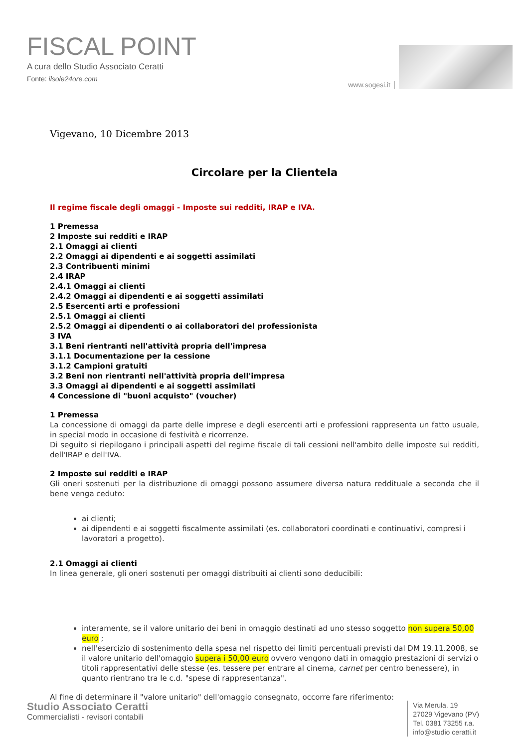FISCAL POINT
A cura dello Studio Associato Ceratti
Fonte: ilsole24ore.com
www.sogesi.it
Vigevano, 10 Dicembre 2013
Circolare per la Clientela
Il regime fiscale degli omaggi - Imposte sui redditi, IRAP e IVA.
1 Premessa
2 Imposte sui redditi e IRAP
2.1 Omaggi ai clienti
2.2 Omaggi ai dipendenti e ai soggetti assimilati
2.3 Contribuenti minimi
2.4 IRAP
2.4.1 Omaggi ai clienti
2.4.2 Omaggi ai dipendenti e ai soggetti assimilati
2.5 Esercenti arti e professioni
2.5.1 Omaggi ai clienti
2.5.2 Omaggi ai dipendenti o ai collaboratori del professionista
3 IVA
3.1 Beni rientranti nell'attività propria dell'impresa
3.1.1 Documentazione per la cessione
3.1.2 Campioni gratuiti
3.2 Beni non rientranti nell'attività propria dell'impresa
3.3 Omaggi ai dipendenti e ai soggetti assimilati
4 Concessione di "buoni acquisto" (voucher)
1 Premessa
La concessione di omaggi da parte delle imprese e degli esercenti arti e professioni rappresenta un fatto usuale, in special modo in occasione di festività e ricorrenze.
Di seguito si riepilogano i principali aspetti del regime fiscale di tali cessioni nell'ambito delle imposte sui redditi, dell'IRAP e dell'IVA.
2 Imposte sui redditi e IRAP
Gli oneri sostenuti per la distribuzione di omaggi possono assumere diversa natura reddituale a seconda che il bene venga ceduto:
ai clienti;
ai dipendenti e ai soggetti fiscalmente assimilati (es. collaboratori coordinati e continuativi, compresi i lavoratori a progetto).
2.1 Omaggi ai clienti
In linea generale, gli oneri sostenuti per omaggi distribuiti ai clienti sono deducibili:
interamente, se il valore unitario dei beni in omaggio destinati ad uno stesso soggetto non supera 50,00 euro ;
nell'esercizio di sostenimento della spesa nel rispetto dei limiti percentuali previsti dal DM 19.11.2008, se il valore unitario dell'omaggio supera i 50,00 euro ovvero vengono dati in omaggio prestazioni di servizi o titoli rappresentativi delle stesse (es. tessere per entrare al cinema, carnet per centro benessere), in quanto rientrano tra le c.d. "spese di rappresentanza".
Al fine di determinare il "valore unitario" dell'omaggio consegnato, occorre fare riferimento:
Studio Associato Ceratti
Commercialisti - revisori contabili
Via Merula, 19
27029 Vigevano (PV)
Tel. 0381 73255 r.a.
info@studio ceratti.it